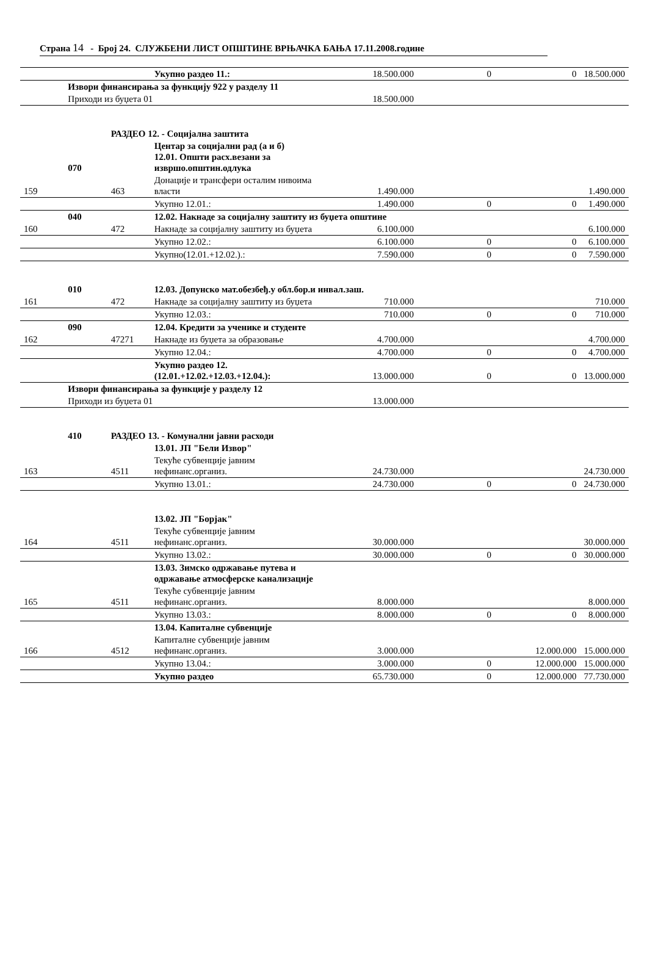Страна 14 - Број 24. СЛУЖБЕНИ ЛИСТ ОПШТИНЕ ВРЊАЧКА БАЊА 17.11.2008.године
| | | | Укупно раздео 11.: | 18.500.000 | 0 | 0 | 18.500.000 |
| | Извори финансирања за функцију 922 у разделу 11 | | | | | | |
| | Приходи из буџета 01 | | | 18.500.000 | | | |
| | | РАЗДЕО 12. - Социјална заштита | | | | | |
| | 070 | | Центар за социјални рад (а и б) 12.01. Општи расх.везани за извршо.општин.одлука | | | | |
| 159 | | 463 | Донације и трансфери осталим нивоима власти | 1.490.000 | | | 1.490.000 |
| | | | Укупно 12.01.: | 1.490.000 | 0 | 0 | 1.490.000 |
| | 040 | | 12.02. Накнаде за социјалну заштиту из буџета општине | | | | |
| 160 | | 472 | Накнаде за социјалну заштиту из буџета | 6.100.000 | | | 6.100.000 |
| | | | Укупно 12.02.: | 6.100.000 | 0 | 0 | 6.100.000 |
| | | | Укупно(12.01.+12.02.).: | 7.590.000 | 0 | 0 | 7.590.000 |
| | 010 | | 12.03. Допунско мат.обезбеђ.у обл.бор.и инвал.заш. | | | | |
| 161 | | 472 | Накнаде за социјалну заштиту из буџета | 710.000 | | | 710.000 |
| | | | Укупно 12.03.: | 710.000 | 0 | 0 | 710.000 |
| | 090 | | 12.04. Кредити за ученике и студенте | | | | |
| 162 | | 47271 | Накнаде из буџета за образовање | 4.700.000 | | | 4.700.000 |
| | | | Укупно 12.04.: | 4.700.000 | 0 | 0 | 4.700.000 |
| | | | Укупно раздео 12. (12.01.+12.02.+12.03.+12.04.): | 13.000.000 | 0 | 0 | 13.000.000 |
| | Извори финансирања за функције у разделу 12 | | | | | | |
| | Приходи из буџета 01 | | | 13.000.000 | | | |
| | 410 | РАЗДЕО 13. - Комунални јавни расходи | | | | | |
| | | | 13.01. ЈП "Бели Извор" | | | | |
| 163 | | 4511 | Текуће субвенције јавним нефинанс.организ. | 24.730.000 | | | 24.730.000 |
| | | | Укупно 13.01.: | 24.730.000 | 0 | 0 | 24.730.000 |
| | | | 13.02. ЈП "Борјак" | | | | |
| 164 | | 4511 | Текуће субвенције јавним нефинанс.организ. | 30.000.000 | | | 30.000.000 |
| | | | Укупно 13.02.: | 30.000.000 | 0 | 0 | 30.000.000 |
| | | | 13.03. Зимско одржавање путева и одржавање атмосферске канализације | | | | |
| 165 | | 4511 | Текуће субвенције јавним нефинанс.организ. | 8.000.000 | | | 8.000.000 |
| | | | Укупно 13.03.: | 8.000.000 | 0 | 0 | 8.000.000 |
| | | | 13.04. Капиталне субвенције | | | | |
| 166 | | 4512 | Капиталне субвенције јавним нефинанс.организ. | 3.000.000 | | 12.000.000 | 15.000.000 |
| | | | Укупно 13.04.: | 3.000.000 | 0 | 12.000.000 | 15.000.000 |
| | | | Укупно раздео | 65.730.000 | 0 | 12.000.000 | 77.730.000 |